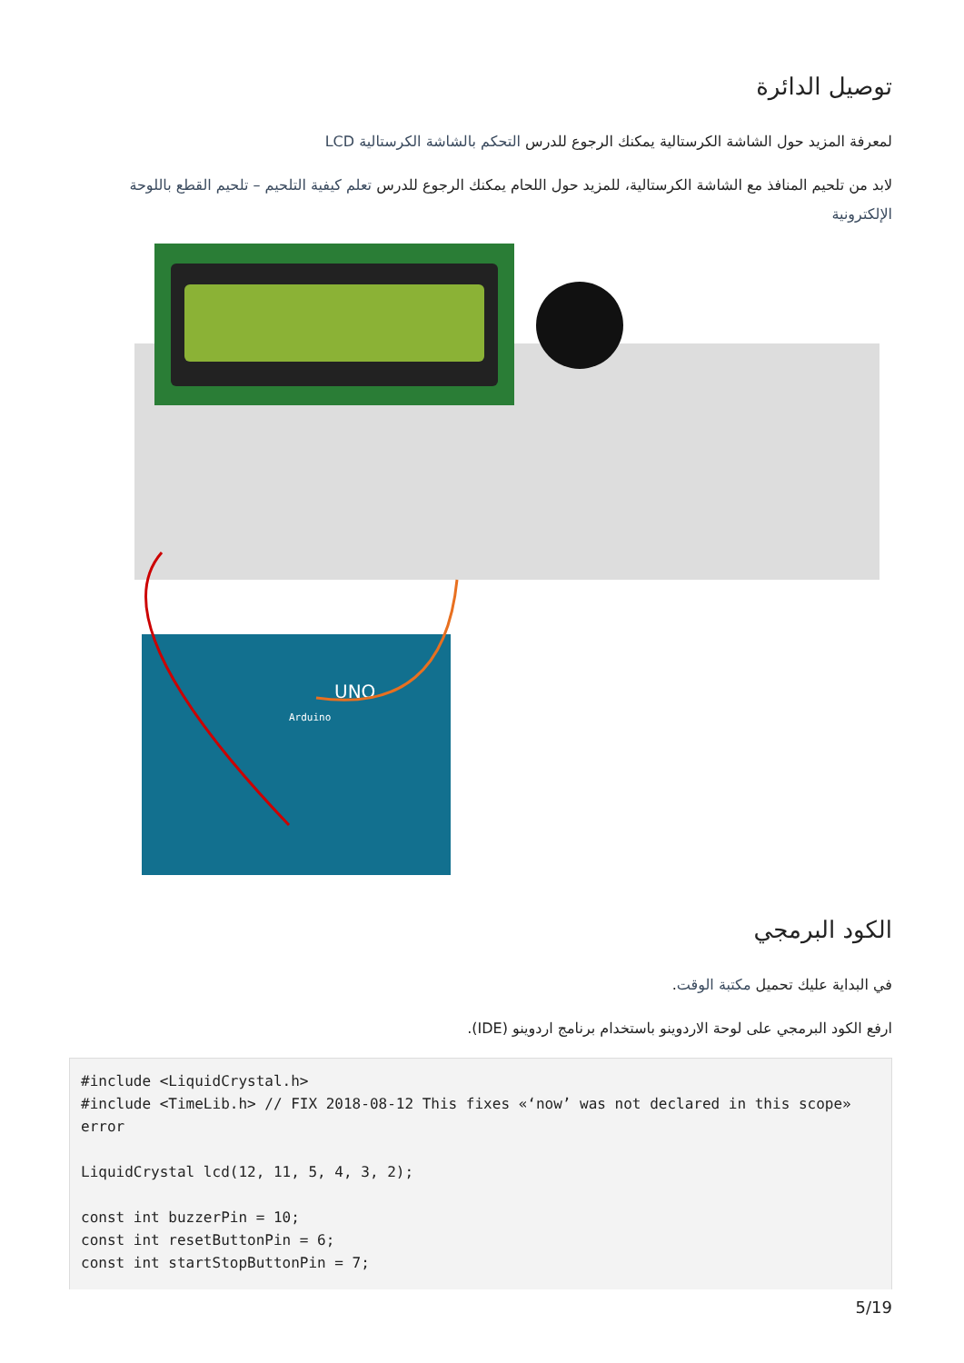توصيل الدائرة
لمعرفة المزيد حول الشاشة الكرستالية يمكنك الرجوع للدرس التحكم بالشاشة الكرستالية LCD
لابد من تلحيم المنافذ مع الشاشة الكرستالية، للمزيد حول اللحام يمكنك الرجوع للدرس تعلم كيفية التلحيم – تلحيم القطع باللوحة الإلكترونية
UNO
Arduino
الكود البرمجي
في البداية عليك تحميل مكتبة الوقت.
ارفع الكود البرمجي على لوحة الاردوينو باستخدام برنامج اردوينو (IDE).
#include <LiquidCrystal.h>
#include <TimeLib.h> // FIX 2018-08-12 This fixes «‘now’ was not declared in this scope» error

LiquidCrystal lcd(12, 11, 5, 4, 3, 2);

const int buzzerPin = 10;
const int resetButtonPin = 6;
const int startStopButtonPin = 7;
5/19